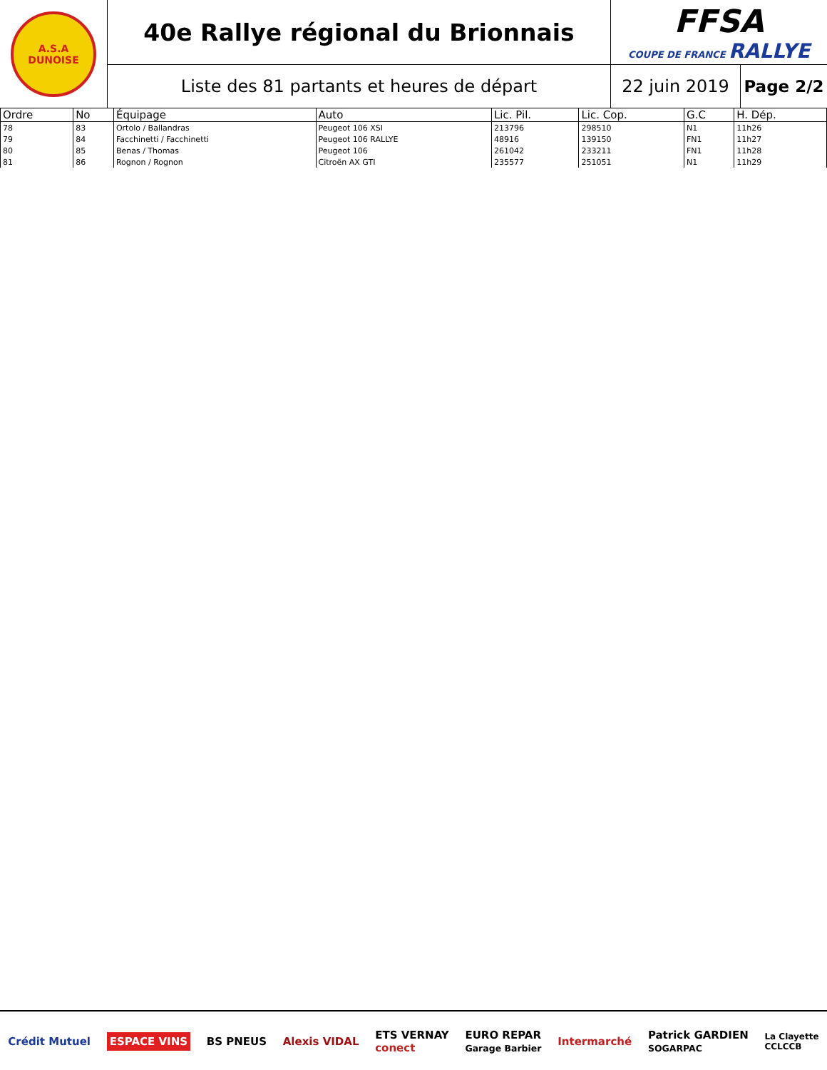A.S.A
DUNOISE
40e Rallye régional du Brionnais
FFSA
COUPE DE FRANCE RALLYE
Liste des 81 partants et heures de départ
22 juin 2019
Page 2/2
| Ordre | No | Équipage | Auto | Lic. Pil. | Lic. Cop. | G.C | H. Dép. |
| --- | --- | --- | --- | --- | --- | --- | --- |
| 78 | 83 | Ortolo / Ballandras | Peugeot 106 XSI | 213796 | 298510 | N1 | 11h26 |
| 79 | 84 | Facchinetti / Facchinetti | Peugeot 106 RALLYE | 48916 | 139150 | FN1 | 11h27 |
| 80 | 85 | Benas / Thomas | Peugeot 106 | 261042 | 233211 | FN1 | 11h28 |
| 81 | 86 | Rognon / Rognon | Citroën AX GTI | 235577 | 251051 | N1 | 11h29 |
Crédit Mutuel ESPACE VINS BS PNEUS Alexis VIDAL ETS VERNAY
conect EURO REPAR
Garage Barbier Intermarché Patrick GARDIEN
SOGARPAC La Clayette
CCLCCB